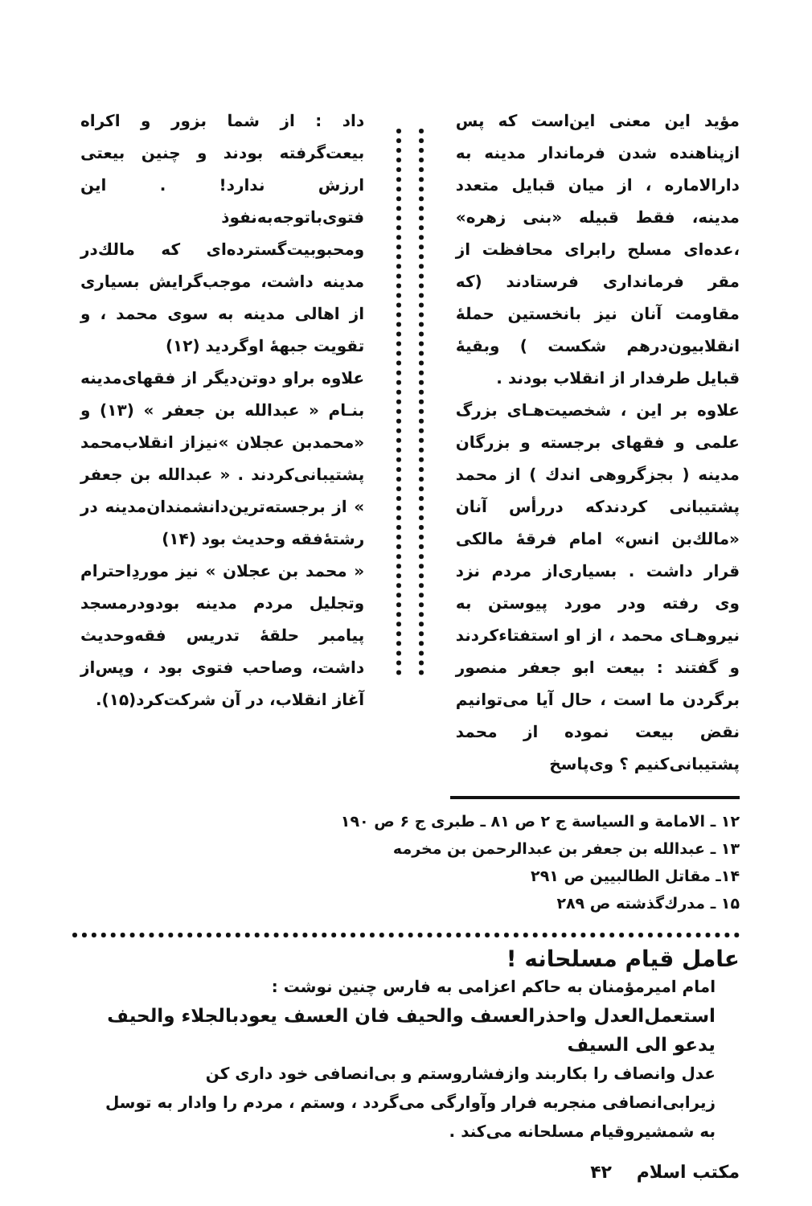مؤید این معنی این‌است که پس ازپناهنده شدن فرماندار مدینه به دارالاماره ، از میان قبایل متعدد مدینه، فقط قبیله «بنی زهره» ،عده‌ای مسلح رابرای محافظت از مقر فرمانداری فرستادند (که مقاومت آنان نیز بانخستین حملهٔ انقلابیون‌درهم شکست ) وبقیهٔ قبایل طرفدار از انقلاب بودند .
علاوه بر این ، شخصیت‌هـای بزرگ علمی و فقهای برجسته و بزرگان مدینه ( بجزگروهی اندك ) از محمد پشتیبانی کردندکه دررأس آنان «مالك‌بن انس» امام فرقهٔ مالکی قرار داشت . بسیاری‌از مردم نزد وی رفته ودر مورد پیوستن به نیروهـای محمد ، از او استفتاءکردند و گفتند : بیعت ابو جعفر منصور برگردن ما است ، حال آیا می‌توانیم نقض بیعت نموده از محمد پشتیبانی‌کنیم ؟ وی‌پاسخ
داد : از شما بزور و اکراه بیعت‌گرفته بودند و چنین بیعتی ارزش ندارد! . این فتوی‌باتوجه‌به‌نفوذ ومحبوبیت‌گسترده‌ای که مالك‌در مدینه داشت، موجب‌گرایش بسیاری از اهالی مدینه به سوی محمد ، و تقویت جبههٔ اوگردید (۱۲)
علاوه براو دوتن‌دیگر از فقهای‌مدینه بنـام « عبدالله بن جعفر » (۱۳) و «محمدبن عجلان »نیزاز انقلاب‌محمد پشتیبانی‌کردند . « عبدالله بن جعفر » از برجسته‌ترین‌دانشمندان‌مدینه در رشتهٔ‌فقه وحدیث بود (۱۴)
« محمد بن عجلان » نیز موردِاحترام وتجلیل مردم مدینه بودودرمسجد پیامبر حلقهٔ تدریس فقه‌وحدیث داشت، وصاحب فتوی بود ، وپس‌از آغاز انقلاب، در آن شرکت‌کرد(۱۵).
۱۲ ـ الامامة و السیاسة ج ۲ ص ۸۱ ـ طبری ج ۶ ص ۱۹۰
۱۳ ـ عبدالله بن جعفر بن عبدالرحمن بن مخرمه
۱۴ـ مقاتل الطالبیین ص ۲۹۱
۱۵ ـ مدرك‌گذشته ص ۲۸۹
عامل قیام مسلحانه !
امام امیرمؤمنان به حاکم اعزامی به فارس چنین نوشت :
استعمل‌العدل واحذرالعسف والحیف فان العسف یعودبالجلاء والحیف یدعو الی السیف
عدل وانصاف را بکاربند وازفشاروستم و بی‌انصافی خود داری کن زیرابی‌انصافی منجربه فرار وآوارگی می‌گردد ، وستم ، مردم را وادار به توسل به شمشیروقیام مسلحانه می‌کند .
مکتب اسلام ۴۲